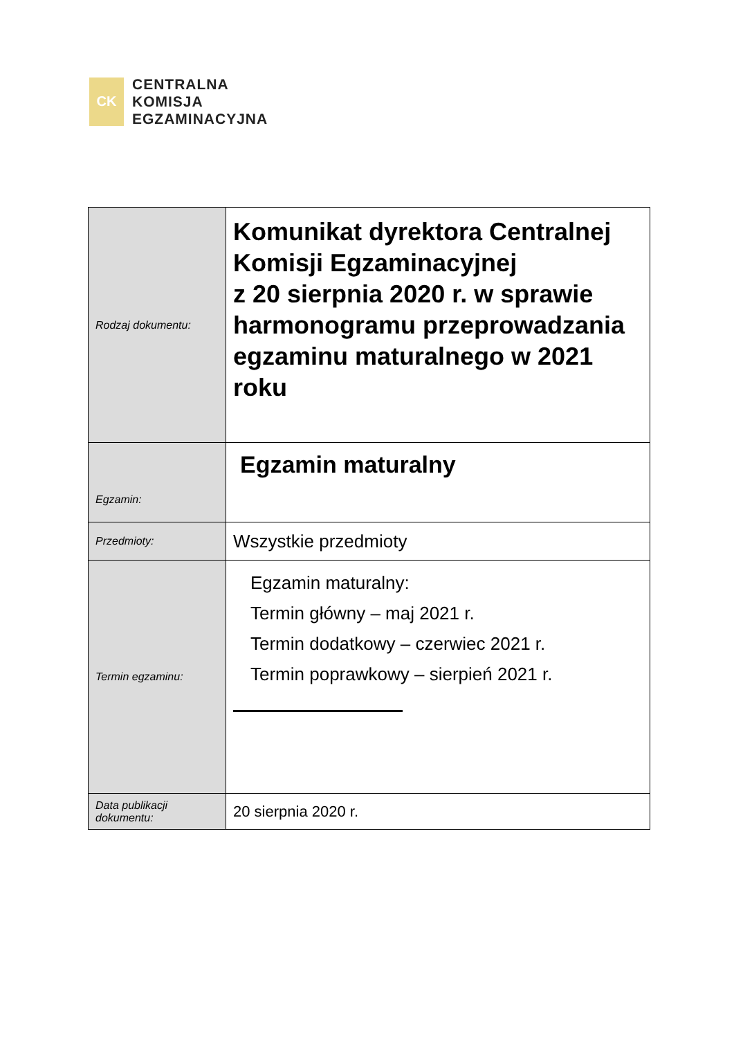CK
CENTRALNA
KOMISJA
EGZAMINACYJNA
| Rodzaj dokumentu: | Komunikat dyrektora Centralnej Komisji Egzaminacyjnej z 20 sierpnia 2020 r. w sprawie harmonogramu przeprowadzania egzaminu maturalnego w 2021 roku |
| Egzamin: | Egzamin maturalny |
| Przedmioty: | Wszystkie przedmioty |
| Termin egzaminu: | Egzamin maturalny: Termin główny – maj 2021 r. Termin dodatkowy – czerwiec 2021 r. Termin poprawkowy – sierpień 2021 r. |
| Data publikacji dokumentu: | 20 sierpnia 2020 r. |